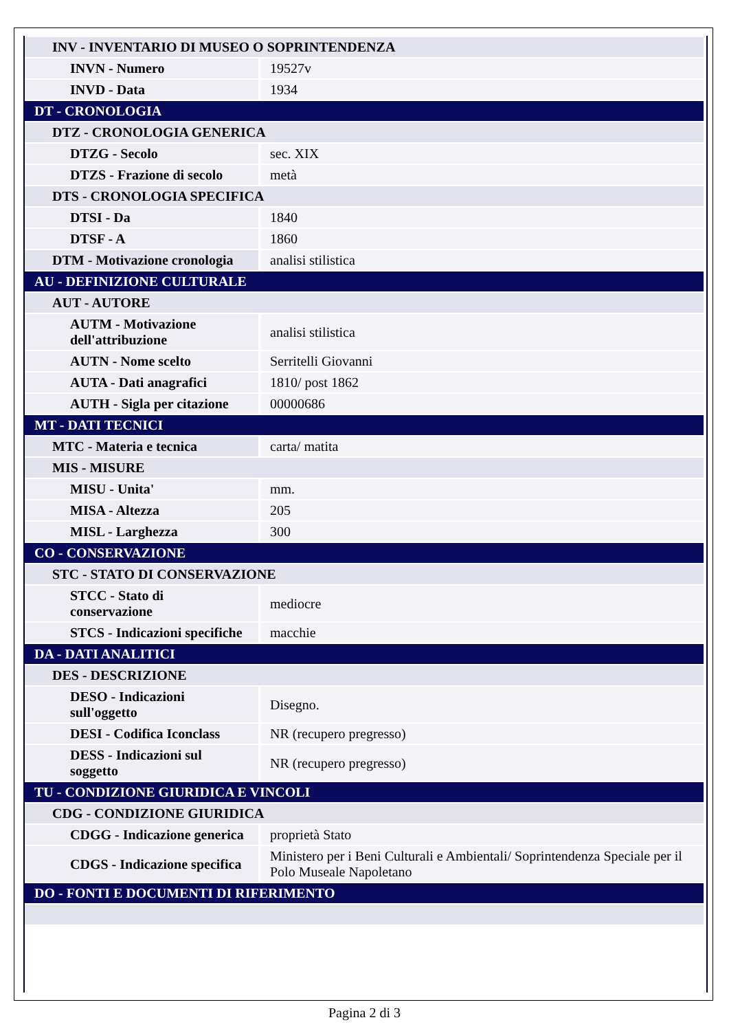| INV - INVENTARIO DI MUSEO O SOPRINTENDENZA | |
| INVN - Numero | 19527v |
| INVD - Data | 1934 |
| DT - CRONOLOGIA | |
| DTZ - CRONOLOGIA GENERICA | |
| DTZG - Secolo | sec. XIX |
| DTZS - Frazione di secolo | metà |
| DTS - CRONOLOGIA SPECIFICA | |
| DTSI - Da | 1840 |
| DTSF - A | 1860 |
| DTM - Motivazione cronologia | analisi stilistica |
| AU - DEFINIZIONE CULTURALE | |
| AUT - AUTORE | |
| AUTM - Motivazione dell'attribuzione | analisi stilistica |
| AUTN - Nome scelto | Serritelli Giovanni |
| AUTA - Dati anagrafici | 1810/ post 1862 |
| AUTH - Sigla per citazione | 00000686 |
| MT - DATI TECNICI | |
| MTC - Materia e tecnica | carta/ matita |
| MIS - MISURE | |
| MISU - Unita' | mm. |
| MISA - Altezza | 205 |
| MISL - Larghezza | 300 |
| CO - CONSERVAZIONE | |
| STC - STATO DI CONSERVAZIONE | |
| STCC - Stato di conservazione | mediocre |
| STCS - Indicazioni specifiche | macchie |
| DA - DATI ANALITICI | |
| DES - DESCRIZIONE | |
| DESO - Indicazioni sull'oggetto | Disegno. |
| DESI - Codifica Iconclass | NR (recupero pregresso) |
| DESS - Indicazioni sul soggetto | NR (recupero pregresso) |
| TU - CONDIZIONE GIURIDICA E VINCOLI | |
| CDG - CONDIZIONE GIURIDICA | |
| CDGG - Indicazione generica | proprietà Stato |
| CDGS - Indicazione specifica | Ministero per i Beni Culturali e Ambientali/ Soprintendenza Speciale per il Polo Museale Napoletano |
| DO - FONTI E DOCUMENTI DI RIFERIMENTO | |
Pagina 2 di 3